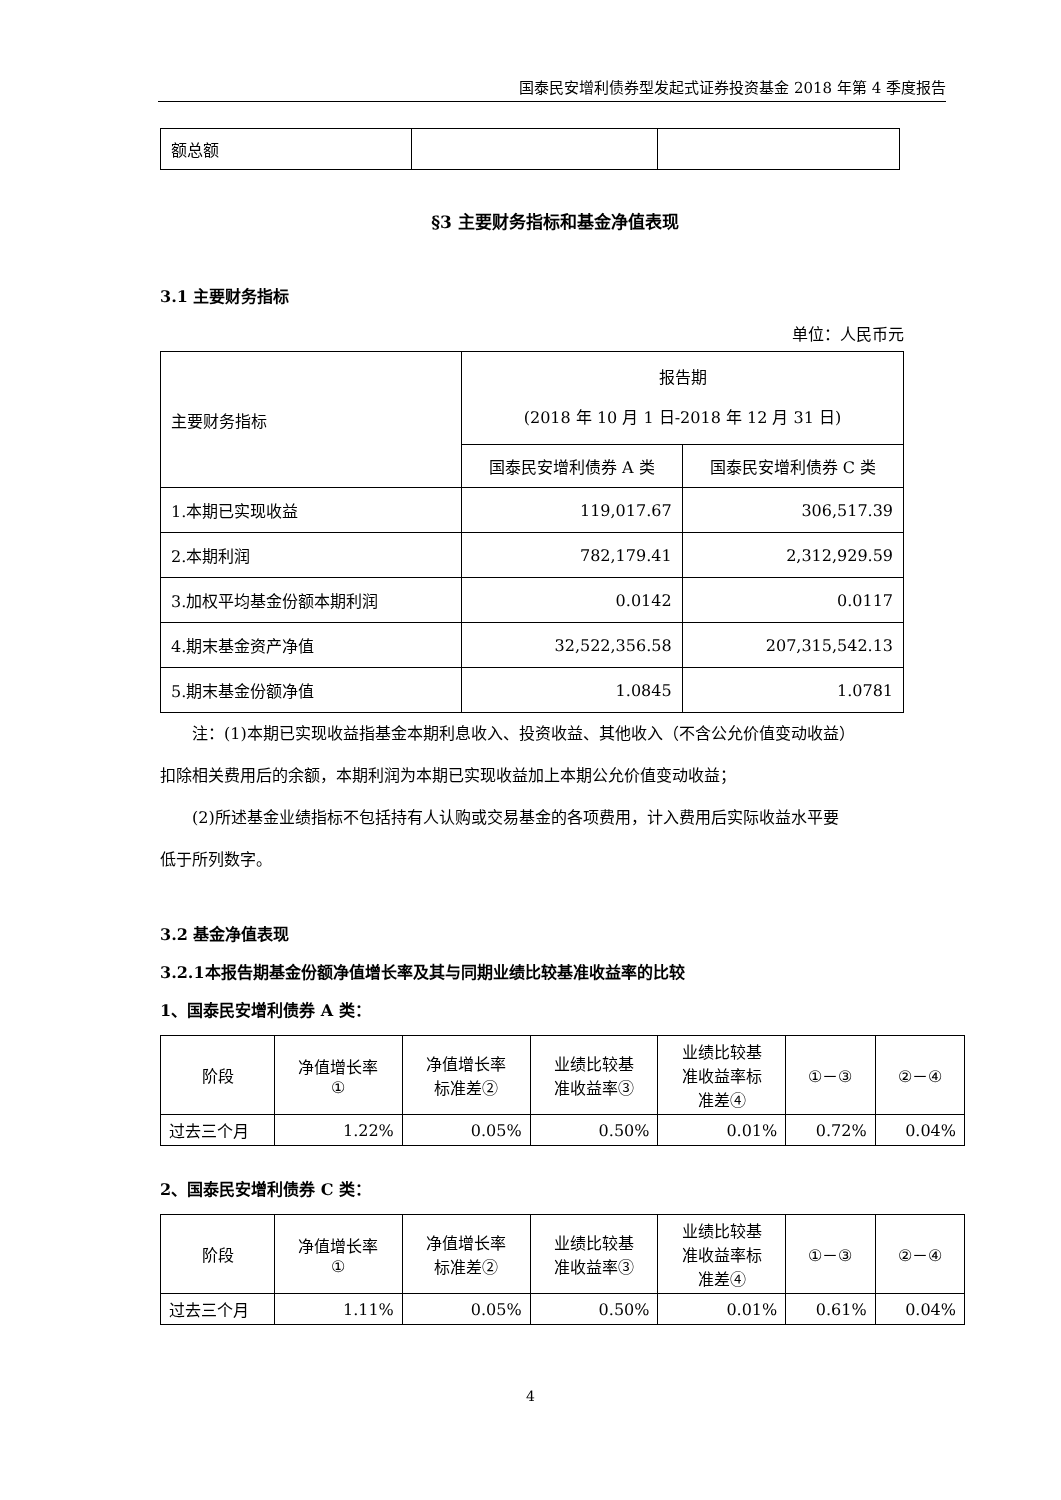国泰民安增利债券型发起式证券投资基金 2018 年第 4 季度报告
| 额总额 | | |
§3 主要财务指标和基金净值表现
3.1 主要财务指标
单位：人民币元
| 主要财务指标 | 报告期 (2018 年 10 月 1 日-2018 年 12 月 31 日) | |
| | 国泰民安增利债券 A 类 | 国泰民安增利债券 C 类 |
| 1.本期已实现收益 | 119,017.67 | 306,517.39 |
| 2.本期利润 | 782,179.41 | 2,312,929.59 |
| 3.加权平均基金份额本期利润 | 0.0142 | 0.0117 |
| 4.期末基金资产净值 | 32,522,356.58 | 207,315,542.13 |
| 5.期末基金份额净值 | 1.0845 | 1.0781 |
注：(1)本期已实现收益指基金本期利息收入、投资收益、其他收入（不含公允价值变动收益）
扣除相关费用后的余额，本期利润为本期已实现收益加上本期公允价值变动收益；
(2)所述基金业绩指标不包括持有人认购或交易基金的各项费用，计入费用后实际收益水平要
低于所列数字。
3.2 基金净值表现
3.2.1本报告期基金份额净值增长率及其与同期业绩比较基准收益率的比较
1、国泰民安增利债券 A 类：
| 阶段 | 净值增长率 ① | 净值增长率 标准差② | 业绩比较基 准收益率③ | 业绩比较基 准收益率标 准差④ | ①－③ | ②－④ |
| --- | --- | --- | --- | --- | --- | --- |
| 过去三个月 | 1.22% | 0.05% | 0.50% | 0.01% | 0.72% | 0.04% |
2、国泰民安增利债券 C 类：
| 阶段 | 净值增长率 ① | 净值增长率 标准差② | 业绩比较基 准收益率③ | 业绩比较基 准收益率标 准差④ | ①－③ | ②－④ |
| --- | --- | --- | --- | --- | --- | --- |
| 过去三个月 | 1.11% | 0.05% | 0.50% | 0.01% | 0.61% | 0.04% |
4